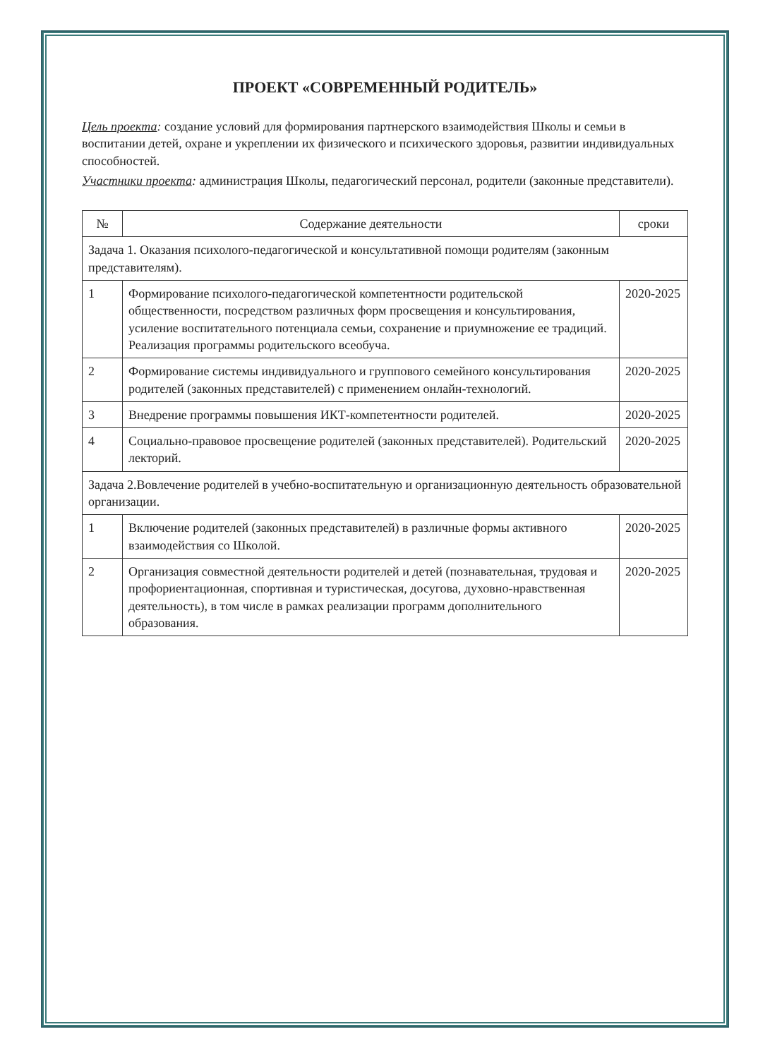ПРОЕКТ «СОВРЕМЕННЫЙ РОДИТЕЛЬ»
Цель проекта: создание условий для формирования партнерского взаимодействия Школы и семьи в воспитании детей, охране и укреплении их физического и психического здоровья, развитии индивидуальных способностей.
Участники проекта: администрация Школы, педагогический персонал, родители (законные представители).
| № | Содержание деятельности | сроки |
| --- | --- | --- |
| Задача 1. Оказания психолого-педагогической и консультативной помощи родителям (законным представителям). | | |
| 1 | Формирование психолого-педагогической компетентности родительской общественности, посредством различных форм просвещения и консультирования, усиление воспитательного потенциала семьи, сохранение и приумножение ее традиций. Реализация программы родительского всеобуча. | 2020-2025 |
| 2 | Формирование системы индивидуального и группового семейного консультирования родителей (законных представителей) с применением онлайн-технологий. | 2020-2025 |
| 3 | Внедрение программы повышения ИКТ-компетентности родителей. | 2020-2025 |
| 4 | Социально-правовое просвещение родителей (законных представителей). Родительский лекторий. | 2020-2025 |
| Задача 2.Вовлечение родителей в учебно-воспитательную и организационную деятельность образовательной организации. | | |
| 1 | Включение родителей (законных представителей) в различные формы активного взаимодействия со Школой. | 2020-2025 |
| 2 | Организация совместной деятельности родителей и детей (познавательная, трудовая и профориентационная, спортивная и туристическая, досугова, духовно-нравственная деятельность), в том числе в рамках реализации программ дополнительного образования. | 2020-2025 |